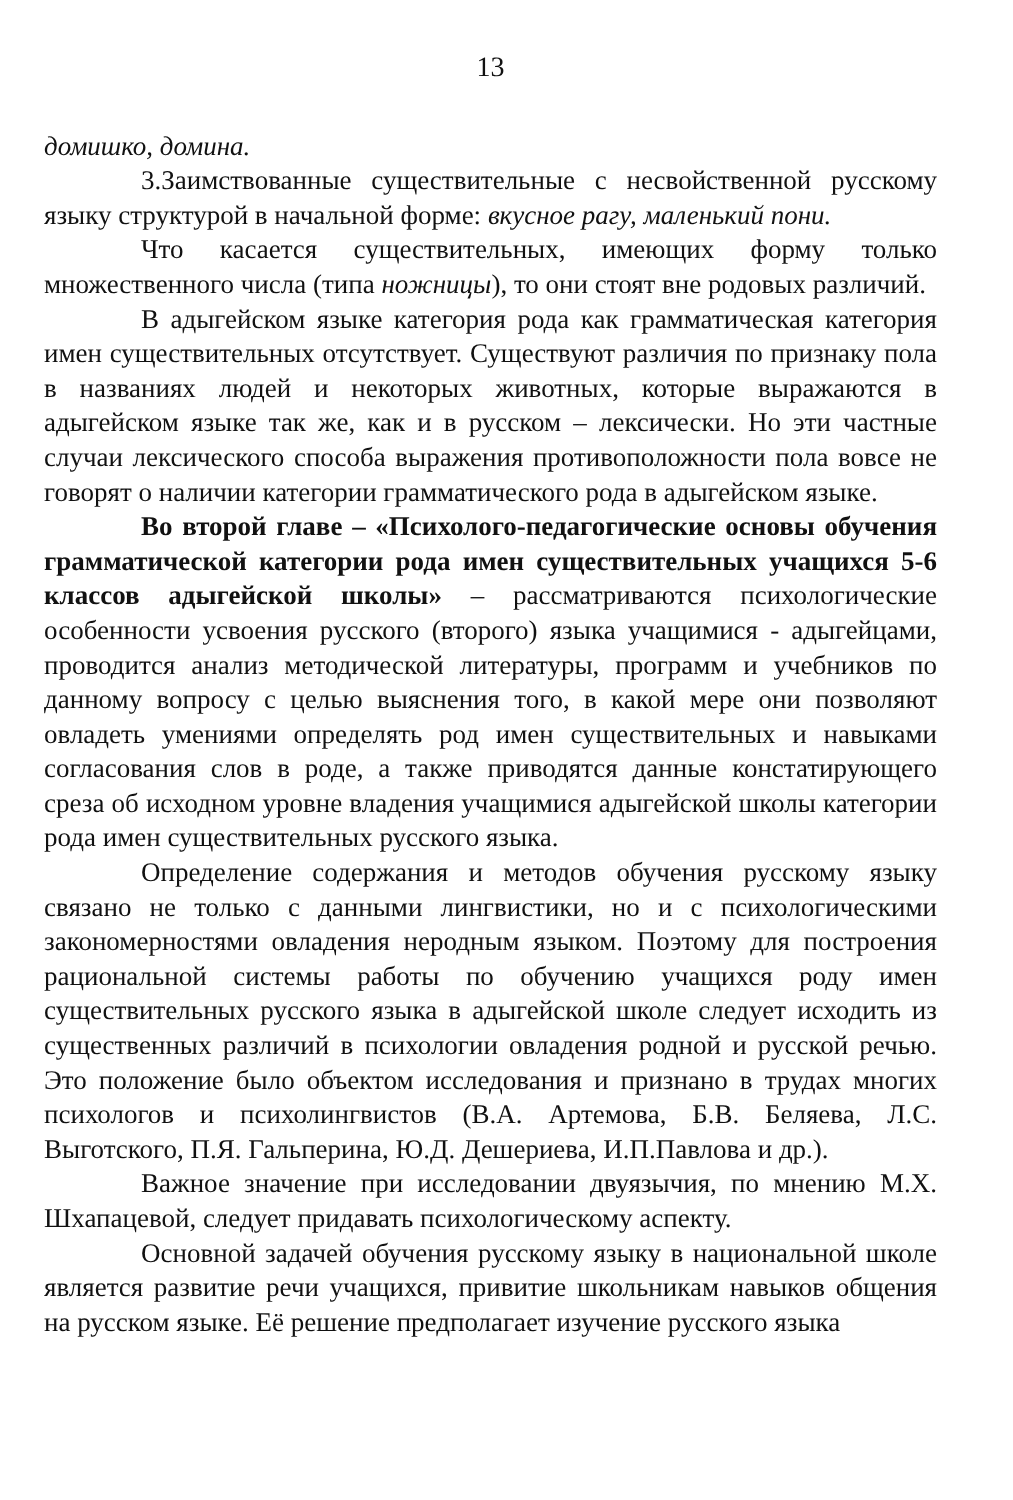13
домишко, домина.
3.Заимствованные существительные с несвойственной русскому языку структурой в начальной форме: вкусное рагу, маленький пони.
Что касается существительных, имеющих форму только множественного числа (типа ножницы), то они стоят вне родовых различий.
В адыгейском языке категория рода как грамматическая категория имен существительных отсутствует. Существуют различия по признаку пола в названиях людей и некоторых животных, которые выражаются в адыгейском языке так же, как и в русском – лексически. Но эти частные случаи лексического способа выражения противоположности пола вовсе не говорят о наличии категории грамматического рода в адыгейском языке.
Во второй главе – «Психолого-педагогические основы обучения грамматической категории рода имен существительных учащихся 5-6 классов адыгейской школы» – рассматриваются психологические особенности усвоения русского (второго) языка учащимися - адыгейцами, проводится анализ методической литературы, программ и учебников по данному вопросу с целью выяснения того, в какой мере они позволяют овладеть умениями определять род имен существительных и навыками согласования слов в роде, а также приводятся данные констатирующего среза об исходном уровне владения учащимися адыгейской школы категории рода имен существительных русского языка.
Определение содержания и методов обучения русскому языку связано не только с данными лингвистики, но и с психологическими закономерностями овладения неродным языком. Поэтому для построения рациональной системы работы по обучению учащихся роду имен существительных русского языка в адыгейской школе следует исходить из существенных различий в психологии овладения родной и русской речью. Это положение было объектом исследования и признано в трудах многих психологов и психолингвистов (В.А. Артемова, Б.В. Беляева, Л.С. Выготского, П.Я. Гальперина, Ю.Д. Дешериева, И.П.Павлова и др.).
Важное значение при исследовании двуязычия, по мнению М.Х. Шхапацевой, следует придавать психологическому аспекту.
Основной задачей обучения русскому языку в национальной школе является развитие речи учащихся, привитие школьникам навыков общения на русском языке. Её решение предполагает изучение русского языка